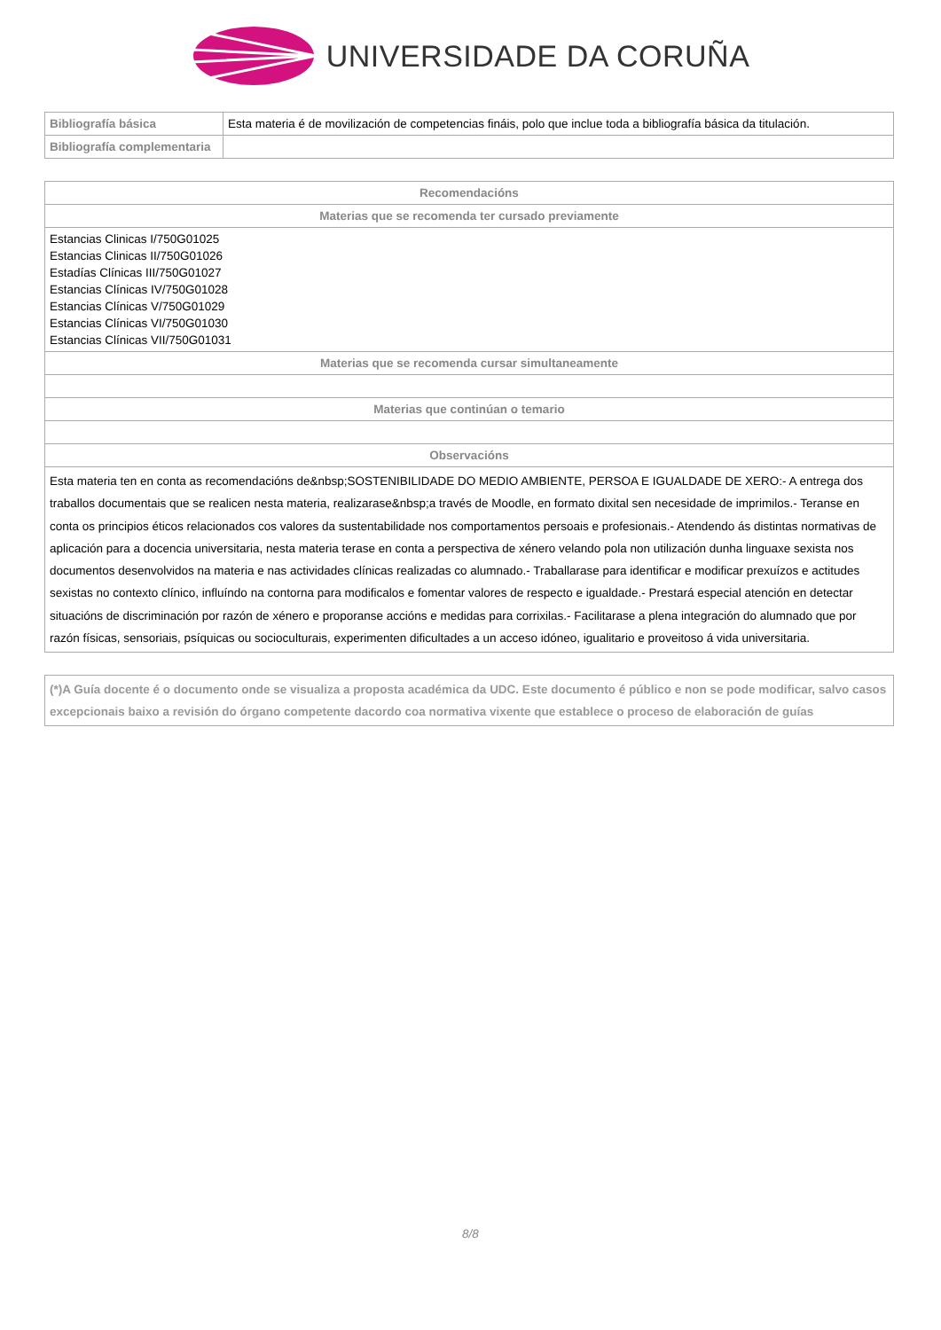UNIVERSIDADE DA CORUÑA
| Bibliografía básica | Esta materia é de movilización de competencias fináis, polo que inclue toda a bibliografía básica da titulación. |
| Bibliografía complementaria | |
| Recomendacións |
| --- |
| Materias que se recomenda ter cursado previamente |
| Estancias Clinicas I/750G01025 Estancias Clinicas II/750G01026 Estadías Clínicas III/750G01027 Estancias Clínicas IV/750G01028 Estancias Clínicas V/750G01029 Estancias Clínicas VI/750G01030 Estancias Clínicas VII/750G01031 |
| Materias que se recomenda cursar simultaneamente |
| Materias que continúan o temario |
| Observacións |
| Esta materia ten en conta as recomendacións de&nbsp;SOSTENIBILIDADE DO MEDIO AMBIENTE, PERSOA E IGUALDADE DE XERO:- A entrega dos traballos documentais que se realicen nesta materia, realizarase&nbsp;a través de Moodle, en formato dixital sen necesidade de imprimilos.- Teranse en conta os principios éticos relacionados cos valores da sustentabilidade nos comportamentos persoais e profesionais.- Atendendo ás distintas normativas de aplicación para a docencia universitaria, nesta materia terase en conta a perspectiva de xénero velando pola non utilización dunha linguaxe sexista nos documentos desenvolvidos na materia e nas actividades clínicas realizadas co alumnado.- Traballarase para identificar e modificar prexuízos e actitudes sexistas no contexto clínico, influíndo na contorna para modificalos e fomentar valores de respecto e igualdade.- Prestará especial atención en detectar situacións de discriminación por razón de xénero e proporanse accións e medidas para corrixilas.- Facilitarase a plena integración do alumnado que por razón físicas, sensoriais, psíquicas ou socioculturais, experimenten dificultades a un acceso idóneo, igualitario e proveitoso á vida universitaria. |
| (*)A Guía docente é o documento onde se visualiza a proposta académica da UDC. Este documento é público e non se pode modificar, salvo casos excepcionais baixo a revisión do órgano competente dacordo coa normativa vixente que establece o proceso de elaboración de guías |
8/8